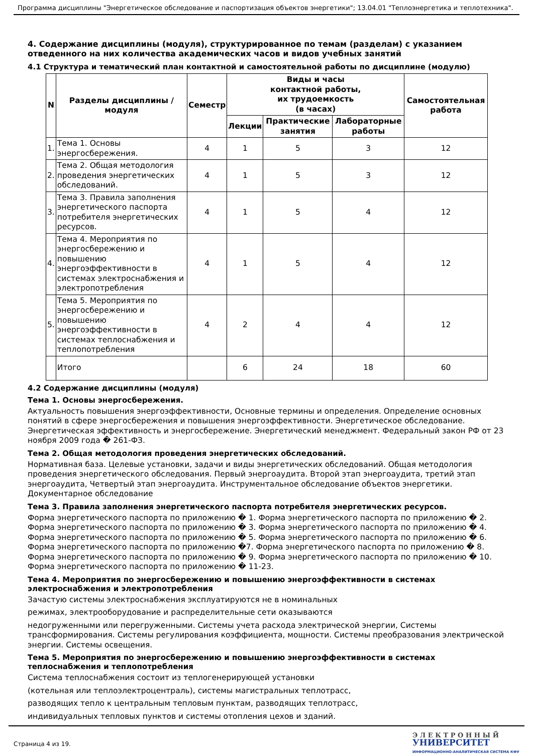Программа дисциплины "Энергетическое обследование и паспортизация объектов энергетики"; 13.04.01 "Теплоэнергетика и теплотехника".
4. Содержание дисциплины (модуля), структурированное по темам (разделам) с указанием отведенного на них количества академических часов и видов учебных занятий
4.1 Структура и тематический план контактной и самостоятельной работы по дисциплине (модулю)
| N | Разделы дисциплины / модуля | Семестр | Виды и часы контактной работы, их трудоемкость (в часах) | | | Самостоятельная работа |
| --- | --- | --- | --- | --- | --- | --- |
| | | | Лекции | Практические занятия | Лабораторные работы | |
| 1. | Тема 1. Основы энергосбережения. | 4 | 1 | 5 | 3 | 12 |
| 2. | Тема 2. Общая методология проведения энергетических обследований. | 4 | 1 | 5 | 3 | 12 |
| 3. | Тема 3. Правила заполнения энергетического паспорта потребителя энергетических ресурсов. | 4 | 1 | 5 | 4 | 12 |
| 4. | Тема 4. Мероприятия по энергосбережению и повышению энергоэффективности в системах электроснабжения и электропотребления | 4 | 1 | 5 | 4 | 12 |
| 5. | Тема 5. Мероприятия по энергосбережению и повышению энергоэффективности в системах теплоснабжения и теплопотребления | 4 | 2 | 4 | 4 | 12 |
| | Итого | | 6 | 24 | 18 | 60 |
4.2 Содержание дисциплины (модуля)
Тема 1. Основы энергосбережения.
Актуальность повышения энергоэффективности, Основные термины и определения. Определение основных понятий в сфере энергосбережения и повышения энергоэффективности. Энергетическое обследование. Энергетическая эффективность и энергосбережение. Энергетический менеджмент. Федеральный закон РФ от 23 ноября 2009 года � 261-ФЗ.
Тема 2. Общая методология проведения энергетических обследований.
Нормативная база. Целевые установки, задачи и виды энергетических обследований. Общая методология проведения энергетического обследования. Первый энергоаудита. Второй этап энергоаудита, третий этап энергоаудита, Четвертый этап энергоаудита. Инструментальное обследование объектов энергетики. Документарное обследование
Тема 3. Правила заполнения энергетического паспорта потребителя энергетических ресурсов.
Форма энергетического паспорта по приложению � 1. Форма энергетического паспорта по приложению � 2. Форма энергетического паспорта по приложению � 3. Форма энергетического паспорта по приложению � 4. Форма энергетического паспорта по приложению � 5. Форма энергетического паспорта по приложению � 6. Форма энергетического паспорта по приложению �7. Форма энергетического паспорта по приложению � 8. Форма энергетического паспорта по приложению � 9. Форма энергетического паспорта по приложению � 10. Форма энергетического паспорта по приложению � 11-23.
Тема 4. Мероприятия по энергосбережению и повышению энергоэффективности в системах электроснабжения и электропотребления
Зачастую системы электроснабжения эксплуатируются не в номинальных
режимах, электрооборудование и распределительные сети оказываются
недогруженными или перегруженными. Системы учета расхода электрической энергии, Системы трансформирования. Системы регулирования коэффициента, мощности. Системы преобразования электрической энергии. Системы освещения.
Тема 5. Мероприятия по энергосбережению и повышению энергоэффективности в системах теплоснабжения и теплопотребления
Система теплоснабжения состоит из теплогенерирующей установки
(котельная или теплоэлектроцентраль), системы магистральных теплотрасс,
разводящих тепло к центральным тепловым пунктам, разводящих теплотрасс,
индивидуальных тепловых пунктов и системы отопления цехов и зданий.
Страница 4 из 19.
Э Л Е К Т Р О Н Н Ы Й
УНИВЕРСИТЕТ
ИНФОРМАЦИОННО-АНАЛИТИЧЕСКАЯ СИСТЕМА КФУ